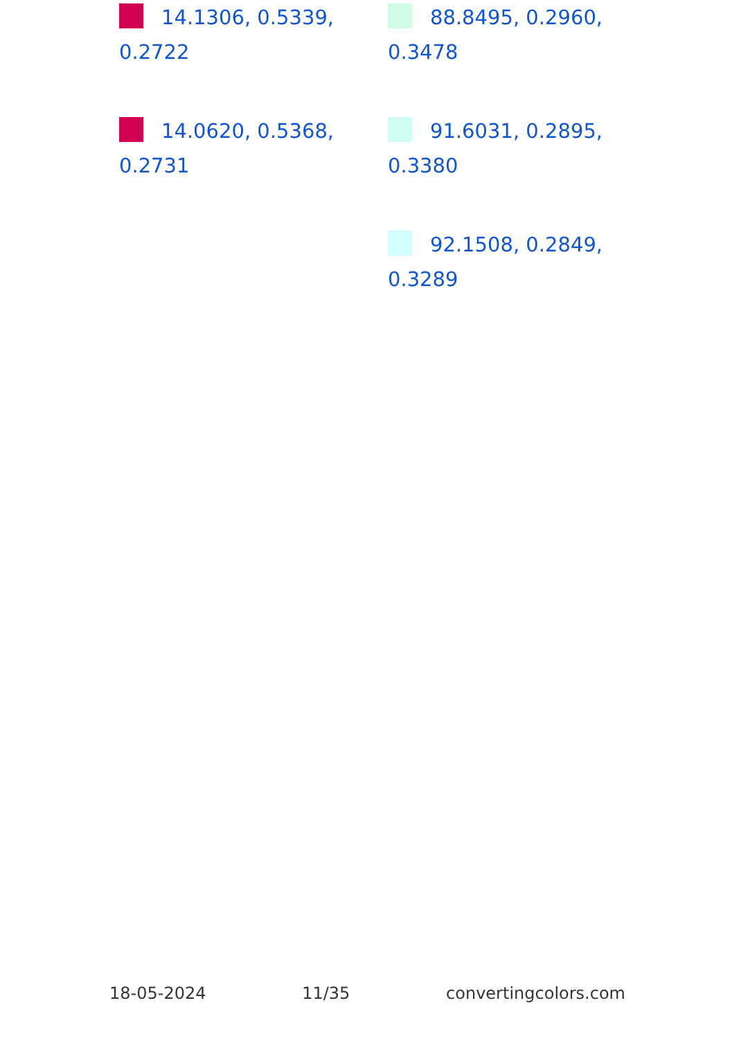14.1306, 0.5339, 0.2722
14.0620, 0.5368, 0.2731
88.8495, 0.2960, 0.3478
91.6031, 0.2895, 0.3380
92.1508, 0.2849, 0.3289
18-05-2024 11/35 convertingcolors.com